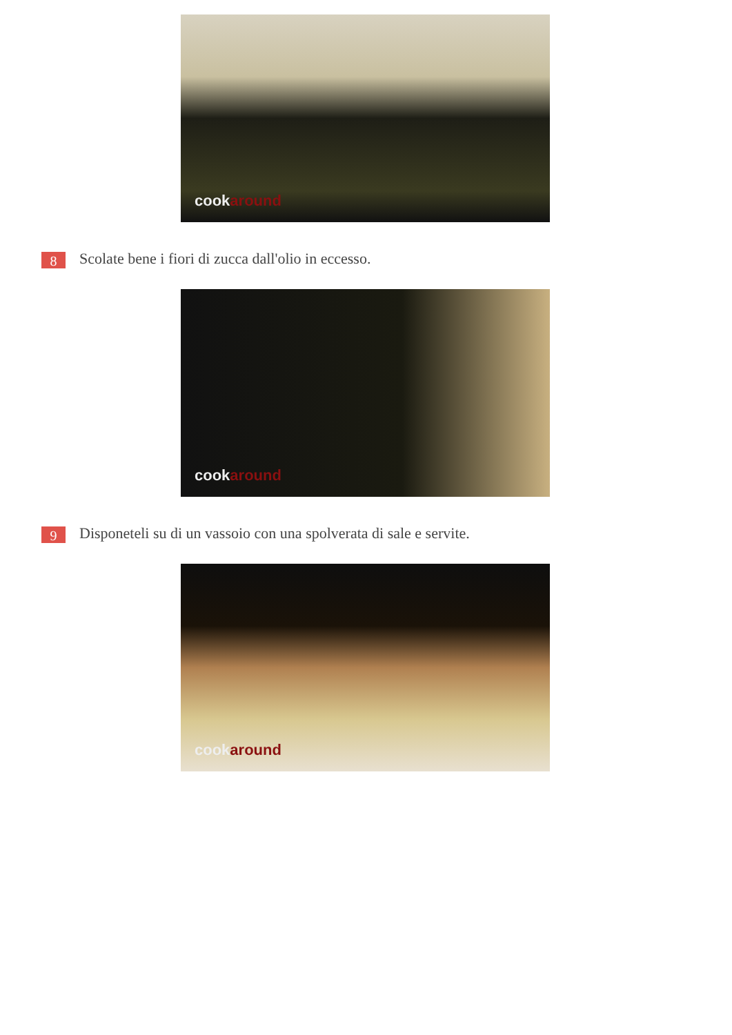cookaround
8
Scolate bene i fiori di zucca dall'olio in eccesso.
cookaround
9
Disponeteli su di un vassoio con una spolverata di sale e servite.
cookaround